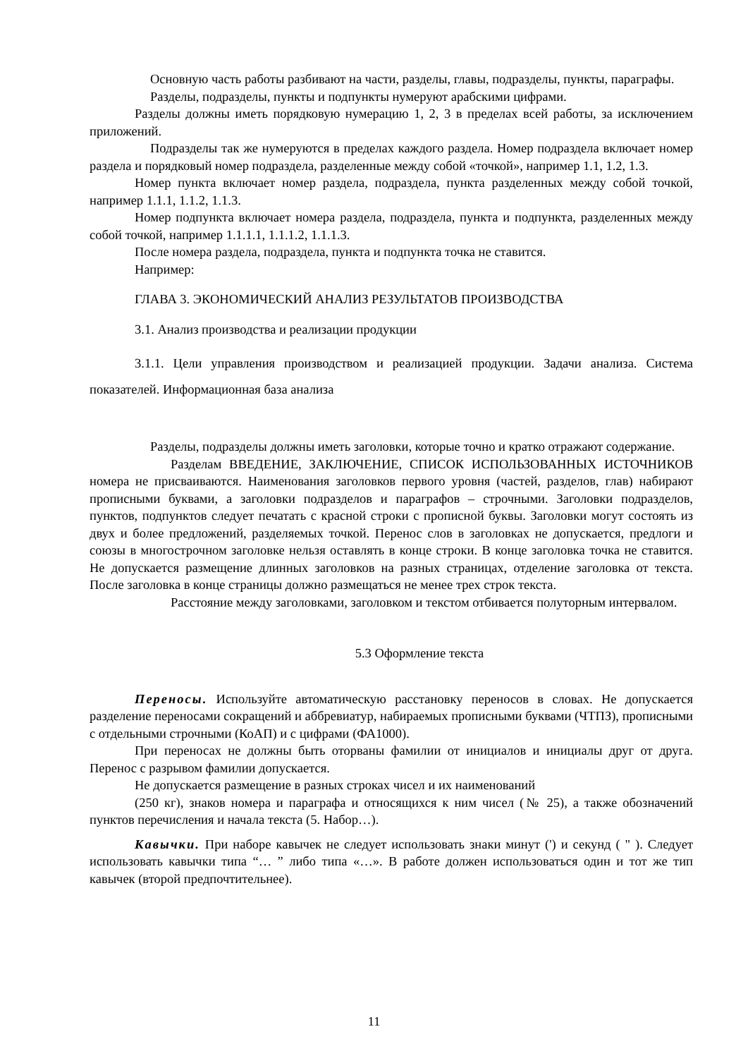Основную часть работы разбивают на части, разделы, главы, подразделы, пункты, параграфы.
Разделы, подразделы, пункты и подпункты нумеруют арабскими цифрами.
Разделы должны иметь порядковую нумерацию 1, 2, 3 в пределах всей работы, за исключением приложений.
Подразделы так же нумеруются в пределах каждого раздела. Номер подраздела включает номер раздела и порядковый номер подраздела, разделенные между собой «точкой», например 1.1, 1.2, 1.3.
Номер пункта включает номер раздела, подраздела, пункта разделенных между собой точкой, например 1.1.1, 1.1.2, 1.1.3.
Номер подпункта включает номера раздела, подраздела, пункта и подпункта, разделенных между собой точкой, например 1.1.1.1, 1.1.1.2, 1.1.1.3.
После номера раздела, подраздела, пункта и подпункта точка не ставится.
Например:
ГЛАВА 3. ЭКОНОМИЧЕСКИЙ АНАЛИЗ РЕЗУЛЬТАТОВ ПРОИЗВОДСТВА
3.1. Анализ производства и реализации продукции
3.1.1. Цели управления производством и реализацией продукции. Задачи анализа. Система показателей. Информационная база анализа
Разделы, подразделы должны иметь заголовки, которые точно и кратко отражают содержание.
Разделам ВВЕДЕНИЕ, ЗАКЛЮЧЕНИЕ, СПИСОК ИСПОЛЬЗОВАННЫХ ИСТОЧНИКОВ номера не присваиваются. Наименования заголовков первого уровня (частей, разделов, глав) набирают прописными буквами, а заголовки подразделов и параграфов – строчными. Заголовки подразделов, пунктов, подпунктов следует печатать с красной строки с прописной буквы. Заголовки могут состоять из двух и более предложений, разделяемых точкой. Перенос слов в заголовках не допускается, предлоги и союзы в многострочном заголовке нельзя оставлять в конце строки. В конце заголовка точка не ставится. Не допускается размещение длинных заголовков на разных страницах, отделение заголовка от текста. После заголовка в конце страницы должно размещаться не менее трех строк текста.
Расстояние между заголовками, заголовком и текстом отбивается полуторным интервалом.
5.3 Оформление текста
Переносы. Используйте автоматическую расстановку переносов в словах. Не допускается разделение переносами сокращений и аббревиатур, набираемых прописными буквами (ЧТПЗ), прописными с отдельными строчными (КоАП) и с цифрами (ФА1000).
При переносах не должны быть оторваны фамилии от инициалов и инициалы друг от друга. Перенос с разрывом фамилии допускается.
Не допускается размещение в разных строках чисел и их наименований
(250 кг), знаков номера и параграфа и относящихся к ним чисел (№ 25), а также обозначений пунктов перечисления и начала текста (5. Набор…).
Кавычки. При наборе кавычек не следует использовать знаки минут (') и секунд ( " ). Следует использовать кавычки типа “… ” либо типа «…». В работе должен использоваться один и тот же тип кавычек (второй предпочтительнее).
11